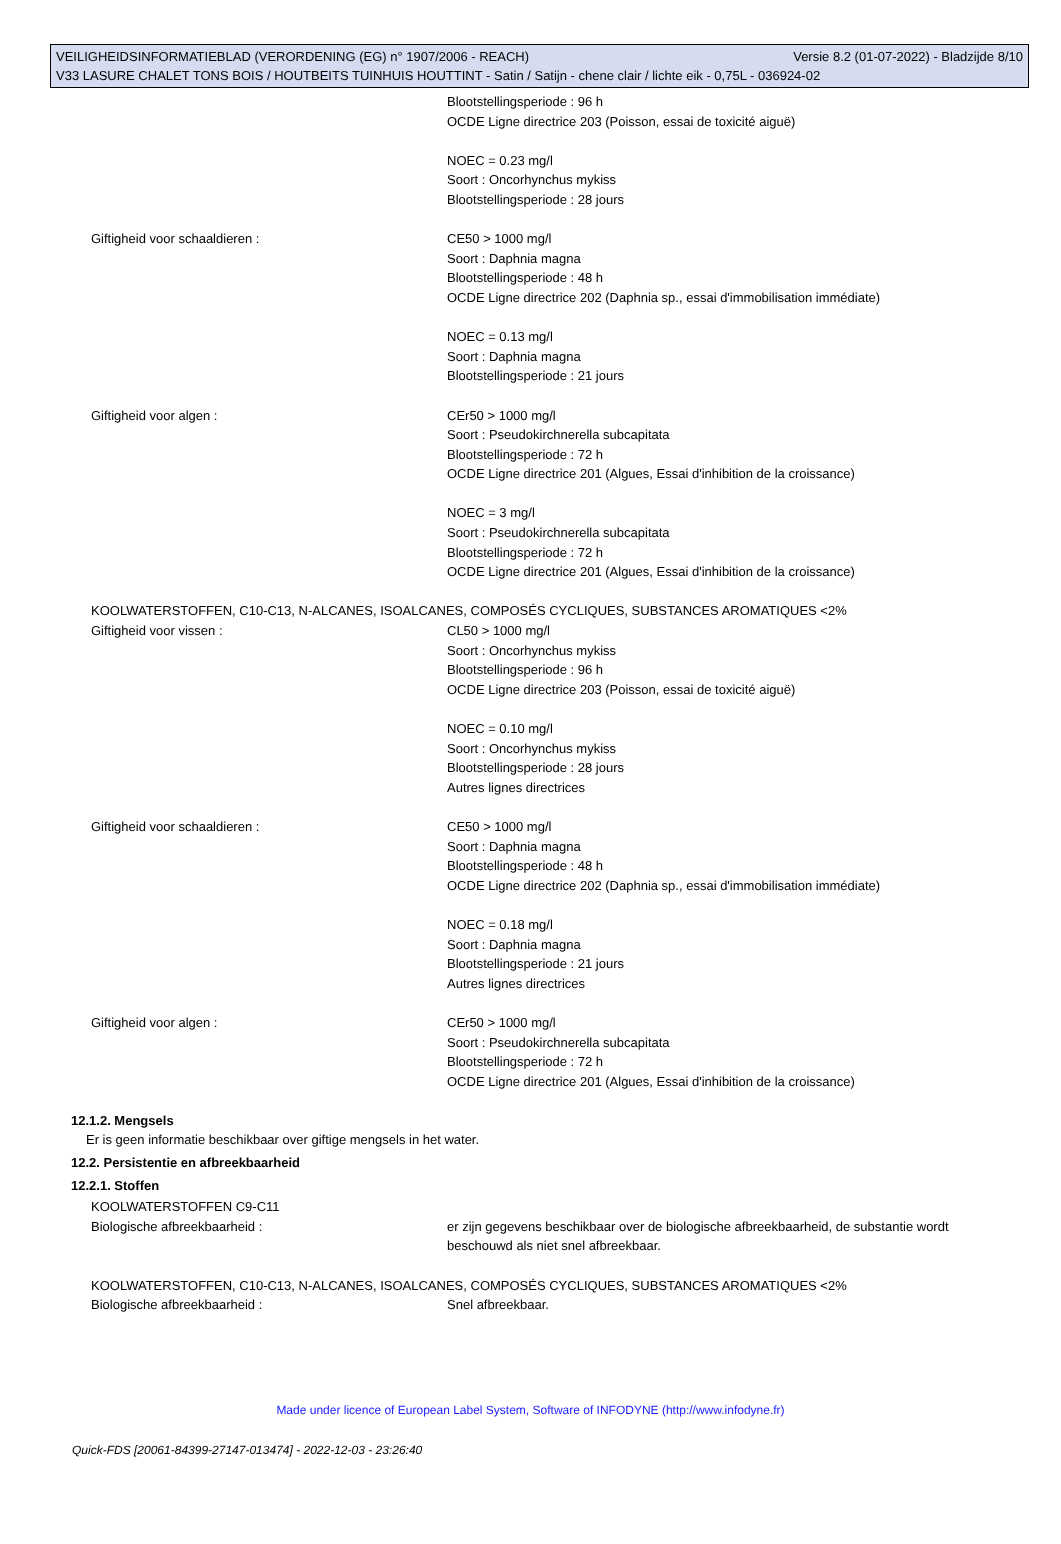VEILIGHEIDSINFORMATIEBLAD (VERORDENING (EG) n° 1907/2006 - REACH) Versie 8.2 (01-07-2022) - Bladzijde 8/10
V33 LASURE CHALET TONS BOIS / HOUTBEITS TUINHUIS HOUTTINT - Satin / Satijn - chene clair / lichte eik - 0,75L - 036924-02
Blootstellingsperiode : 96 h
OCDE Ligne directrice 203 (Poisson, essai de toxicité aiguë)
NOEC = 0.23 mg/l
Soort : Oncorhynchus mykiss
Blootstellingsperiode : 28 jours
Giftigheid voor schaaldieren : CE50 > 1000 mg/l
Soort : Daphnia magna
Blootstellingsperiode : 48 h
OCDE Ligne directrice 202 (Daphnia sp., essai d'immobilisation immédiate)
NOEC = 0.13 mg/l
Soort : Daphnia magna
Blootstellingsperiode : 21 jours
Giftigheid voor algen : CEr50 > 1000 mg/l
Soort : Pseudokirchnerella subcapitata
Blootstellingsperiode : 72 h
OCDE Ligne directrice 201 (Algues, Essai d'inhibition de la croissance)
NOEC = 3 mg/l
Soort : Pseudokirchnerella subcapitata
Blootstellingsperiode : 72 h
OCDE Ligne directrice 201 (Algues, Essai d'inhibition de la croissance)
KOOLWATERSTOFFEN, C10-C13, N-ALCANES, ISOALCANES, COMPOSÉS CYCLIQUES, SUBSTANCES AROMATIQUES <2%
Giftigheid voor vissen : CL50 > 1000 mg/l
Soort : Oncorhynchus mykiss
Blootstellingsperiode : 96 h
OCDE Ligne directrice 203 (Poisson, essai de toxicité aiguë)
NOEC = 0.10 mg/l
Soort : Oncorhynchus mykiss
Blootstellingsperiode : 28 jours
Autres lignes directrices
Giftigheid voor schaaldieren : CE50 > 1000 mg/l
Soort : Daphnia magna
Blootstellingsperiode : 48 h
OCDE Ligne directrice 202 (Daphnia sp., essai d'immobilisation immédiate)
NOEC = 0.18 mg/l
Soort : Daphnia magna
Blootstellingsperiode : 21 jours
Autres lignes directrices
Giftigheid voor algen : CEr50 > 1000 mg/l
Soort : Pseudokirchnerella subcapitata
Blootstellingsperiode : 72 h
OCDE Ligne directrice 201 (Algues, Essai d'inhibition de la croissance)
12.1.2. Mengsels
Er is geen informatie beschikbaar over giftige mengsels in het water.
12.2. Persistentie en afbreekbaarheid
12.2.1. Stoffen
KOOLWATERSTOFFEN C9-C11
Biologische afbreekbaarheid : er zijn gegevens beschikbaar over de biologische afbreekbaarheid, de substantie wordt beschouwd als niet snel afbreekbaar.
KOOLWATERSTOFFEN, C10-C13, N-ALCANES, ISOALCANES, COMPOSÉS CYCLIQUES, SUBSTANCES AROMATIQUES <2%
Biologische afbreekbaarheid : Snel afbreekbaar.
Made under licence of European Label System, Software of INFODYNE (http://www.infodyne.fr)
Quick-FDS [20061-84399-27147-013474] - 2022-12-03 - 23:26:40